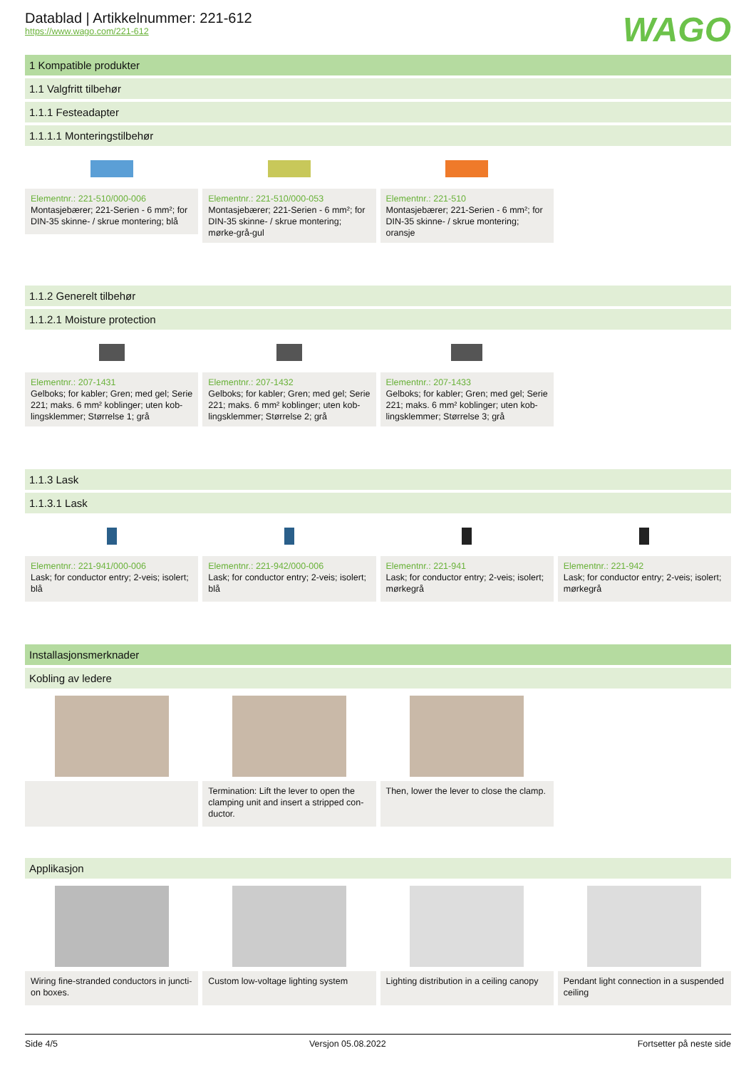Datablad | Artikkelnummer: 221-612
https://www.wago.com/221-612
WAGO
1 Kompatible produkter
1.1 Valgfritt tilbehør
1.1.1 Festeadapter
1.1.1.1 Monteringstilbehør
Elementnr.: 221-510/000-006
Montasjebærer; 221-Serien - 6 mm²; for DIN-35 skinne- / skrue montering; blå
Elementnr.: 221-510/000-053
Montasjebærer; 221-Serien - 6 mm²; for DIN-35 skinne- / skrue montering; mørke-grå-gul
Elementnr.: 221-510
Montasjebærer; 221-Serien - 6 mm²; for DIN-35 skinne- / skrue montering; oransje
1.1.2 Generelt tilbehør
1.1.2.1 Moisture protection
Elementnr.: 207-1431
Gelboks; for kabler; Gren; med gel; Serie 221; maks. 6 mm² koblinger; uten kob-lingsklemmer; Størrelse 1; grå
Elementnr.: 207-1432
Gelboks; for kabler; Gren; med gel; Serie 221; maks. 6 mm² koblinger; uten kob-lingsklemmer; Størrelse 2; grå
Elementnr.: 207-1433
Gelboks; for kabler; Gren; med gel; Serie 221; maks. 6 mm² koblinger; uten kob-lingsklemmer; Størrelse 3; grå
1.1.3 Lask
1.1.3.1 Lask
Elementnr.: 221-941/000-006
Lask; for conductor entry; 2-veis; isolert; blå
Elementnr.: 221-942/000-006
Lask; for conductor entry; 2-veis; isolert; blå
Elementnr.: 221-941
Lask; for conductor entry; 2-veis; isolert; mørkegrå
Elementnr.: 221-942
Lask; for conductor entry; 2-veis; isolert; mørkegrå
Installasjonsmerknader
Kobling av ledere
Termination: Lift the lever to open the clamping unit and insert a stripped con-ductor.
Then, lower the lever to close the clamp.
Applikasjon
Wiring fine-stranded conductors in juncti-on boxes.
Custom low-voltage lighting system
Lighting distribution in a ceiling canopy
Pendant light connection in a suspended ceiling
Side 4/5 Versjon 05.08.2022 Fortsetter på neste side